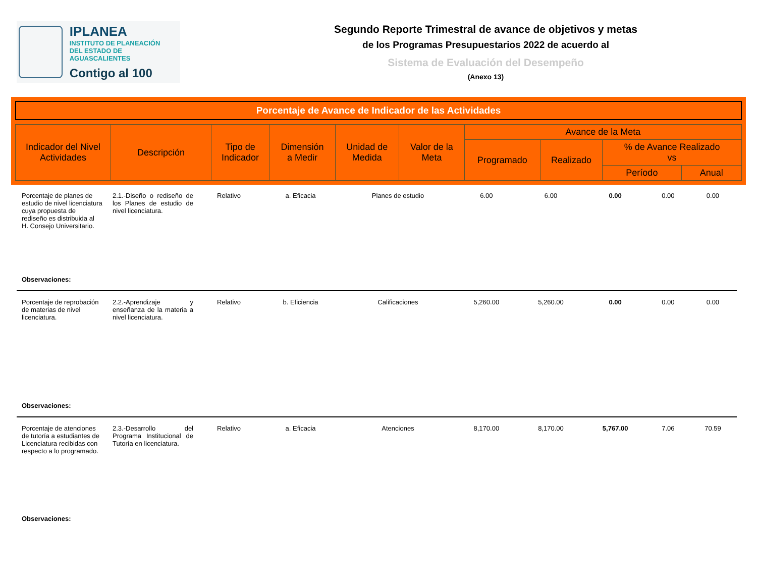IPLANEA
INSTITUTO DE PLANEACIÓN
DEL ESTADO DE AGUASCALIENTES
Contigo al 100
Segundo Reporte Trimestral de avance de objetivos y metas
de los Programas Presupuestarios 2022 de acuerdo al
Sistema de Evaluación del Desempeño
(Anexo 13)
Porcentaje de Avance de Indicador de las Actividades
| Indicador del Nivel Actividades | Descripción | Tipo de Indicador | Dimensión a Medir | Unidad de Medida | Valor de la Meta | Avance de la Meta | | | |
| --- | --- | --- | --- | --- | --- | --- | --- | --- | --- |
| | | | | | | Programado | Realizado | % de Avance Realizado vs | |
| | | | | | | | | Período | Anual |
| Porcentaje de planes de estudio de nivel licenciatura cuya propuesta de rediseño es distribuida al H. Consejo Universitario. | 2.1.-Diseño o rediseño de los Planes de estudio de nivel licenciatura. | Relativo | a. Eficacia | Planes de estudio | 6.00 | 6.00 | 0.00 | 0.00 | 0.00 |
| Observaciones: | | | | | | | | | |
| Porcentaje de reprobación de materias de nivel licenciatura. | 2.2.-Aprendizaje y enseñanza de la materia a nivel licenciatura. | Relativo | b. Eficiencia | Calificaciones | 5,260.00 | 5,260.00 | 0.00 | 0.00 | 0.00 |
| Observaciones: | | | | | | | | | |
| Porcentaje de atenciones de tutoría a estudiantes de Licenciatura recibidas con respecto a lo programado. | 2.3.-Desarrollo del Programa Institucional de Tutoría en licenciatura. | Relativo | a. Eficacia | Atenciones | 8,170.00 | 8,170.00 | 5,767.00 | 7.06 | 70.59 |
| Observaciones: | | | | | | | | | |